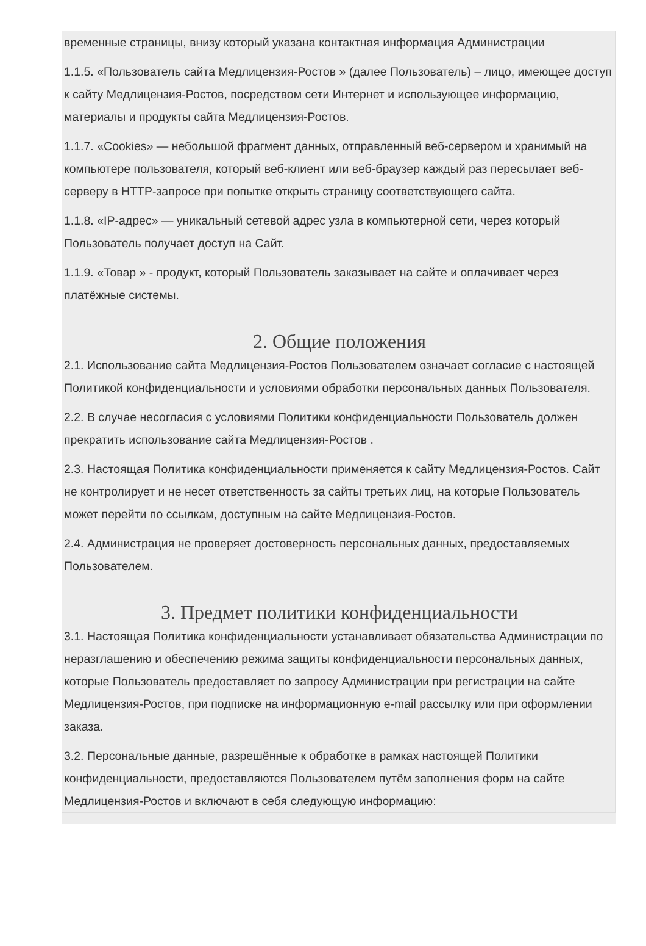временные страницы, внизу который указана контактная информация Администрации
1.1.5. «Пользователь сайта Медлицензия-Ростов » (далее Пользователь) – лицо, имеющее доступ к сайту Медлицензия-Ростов, посредством сети Интернет и использующее информацию, материалы и продукты сайта Медлицензия-Ростов.
1.1.7. «Cookies» — небольшой фрагмент данных, отправленный веб-сервером и хранимый на компьютере пользователя, который веб-клиент или веб-браузер каждый раз пересылает веб-серверу в HTTP-запросе при попытке открыть страницу соответствующего сайта.
1.1.8. «IP-адрес» — уникальный сетевой адрес узла в компьютерной сети, через который Пользователь получает доступ на Сайт.
1.1.9. «Товар » - продукт, который Пользователь заказывает на сайте и оплачивает через платёжные системы.
2. Общие положения
2.1. Использование сайта Медлицензия-Ростов Пользователем означает согласие с настоящей Политикой конфиденциальности и условиями обработки персональных данных Пользователя.
2.2. В случае несогласия с условиями Политики конфиденциальности Пользователь должен прекратить использование сайта Медлицензия-Ростов .
2.3. Настоящая Политика конфиденциальности применяется к сайту Медлицензия-Ростов. Сайт не контролирует и не несет ответственность за сайты третьих лиц, на которые Пользователь может перейти по ссылкам, доступным на сайте Медлицензия-Ростов.
2.4. Администрация не проверяет достоверность персональных данных, предоставляемых Пользователем.
3. Предмет политики конфиденциальности
3.1. Настоящая Политика конфиденциальности устанавливает обязательства Администрации по неразглашению и обеспечению режима защиты конфиденциальности персональных данных, которые Пользователь предоставляет по запросу Администрации при регистрации на сайте Медлицензия-Ростов, при подписке на информационную e-mail рассылку или при оформлении заказа.
3.2. Персональные данные, разрешённые к обработке в рамках настоящей Политики конфиденциальности, предоставляются Пользователем путём заполнения форм на сайте Медлицензия-Ростов и включают в себя следующую информацию: